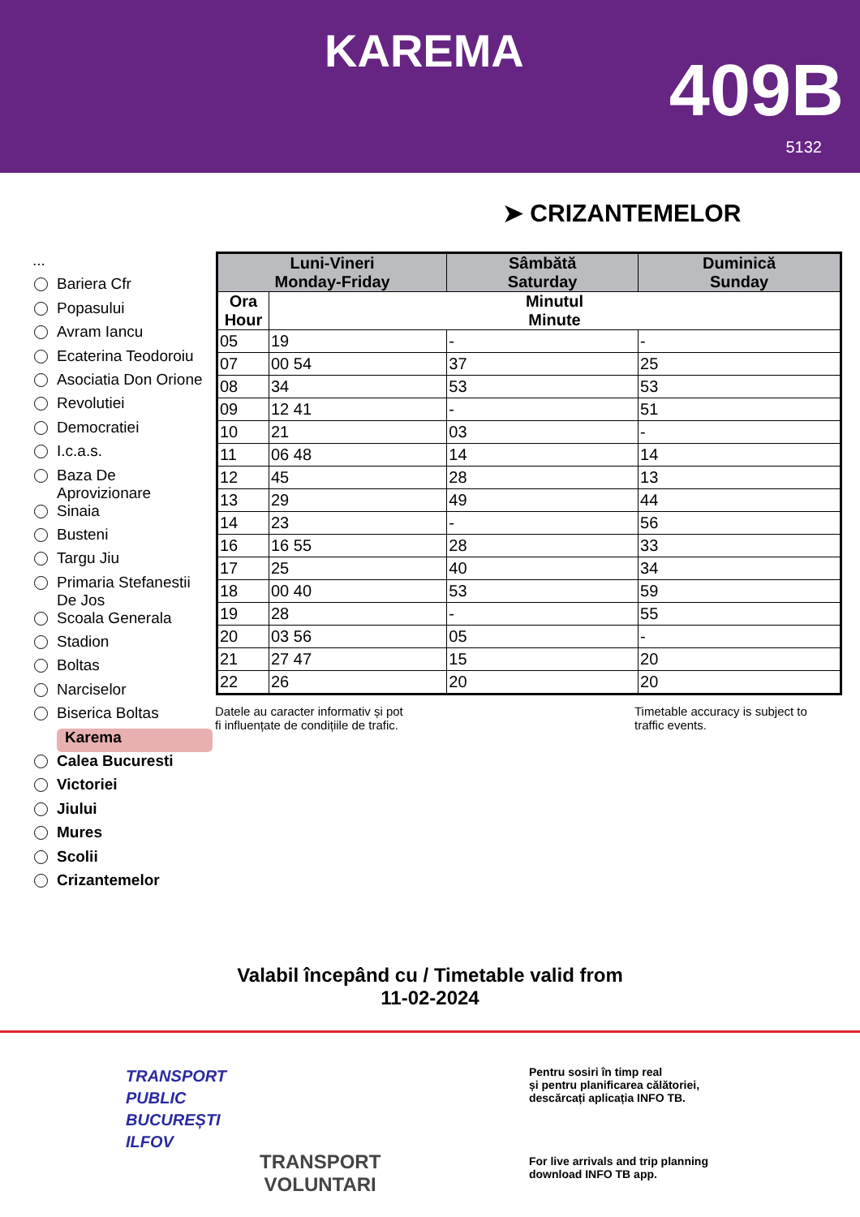KAREMA 409B
5132
➤ CRIZANTEMELOR
...
Bariera Cfr
Popasului
Avram Iancu
Ecaterina Teodoroiu
Asociatia Don Orione
Revolutiei
Democratiei
I.c.a.s.
Baza De Aprovizionare
Sinaia
Busteni
Targu Jiu
Primaria Stefanestii De Jos
Scoala Generala
Stadion
Boltas
Narciselor
Biserica Boltas
Karema
Calea Bucuresti
Victoriei
Jiului
Mures
Scolii
Crizantemelor
| Luni-Vineri Monday-Friday | | Sâmbătă Saturday | Duminică Sunday |
| --- | --- | --- | --- |
| Ora Hour | Minutul Minute | | |
| 05 | 19 | - | - |
| 07 | 00 54 | 37 | 25 |
| 08 | 34 | 53 | 53 |
| 09 | 12 41 | - | 51 |
| 10 | 21 | 03 | - |
| 11 | 06 48 | 14 | 14 |
| 12 | 45 | 28 | 13 |
| 13 | 29 | 49 | 44 |
| 14 | 23 | - | 56 |
| 16 | 16 55 | 28 | 33 |
| 17 | 25 | 40 | 34 |
| 18 | 00 40 | 53 | 59 |
| 19 | 28 | - | 55 |
| 20 | 03 56 | 05 | - |
| 21 | 27 47 | 15 | 20 |
| 22 | 26 | 20 | 20 |
Datele au caracter informativ și pot
fi influențate de condițiile de trafic.
Timetable accuracy is subject to
traffic events.
Valabil începând cu / Timetable valid from
11-02-2024
TRANSPORT
PUBLIC
BUCUREȘTI
ILFOV
TRANSPORT
VOLUNTARI
Pentru sosiri în timp real
și pentru planificarea călătoriei,
descărcați aplicația INFO TB.
For live arrivals and trip planning
download INFO TB app.